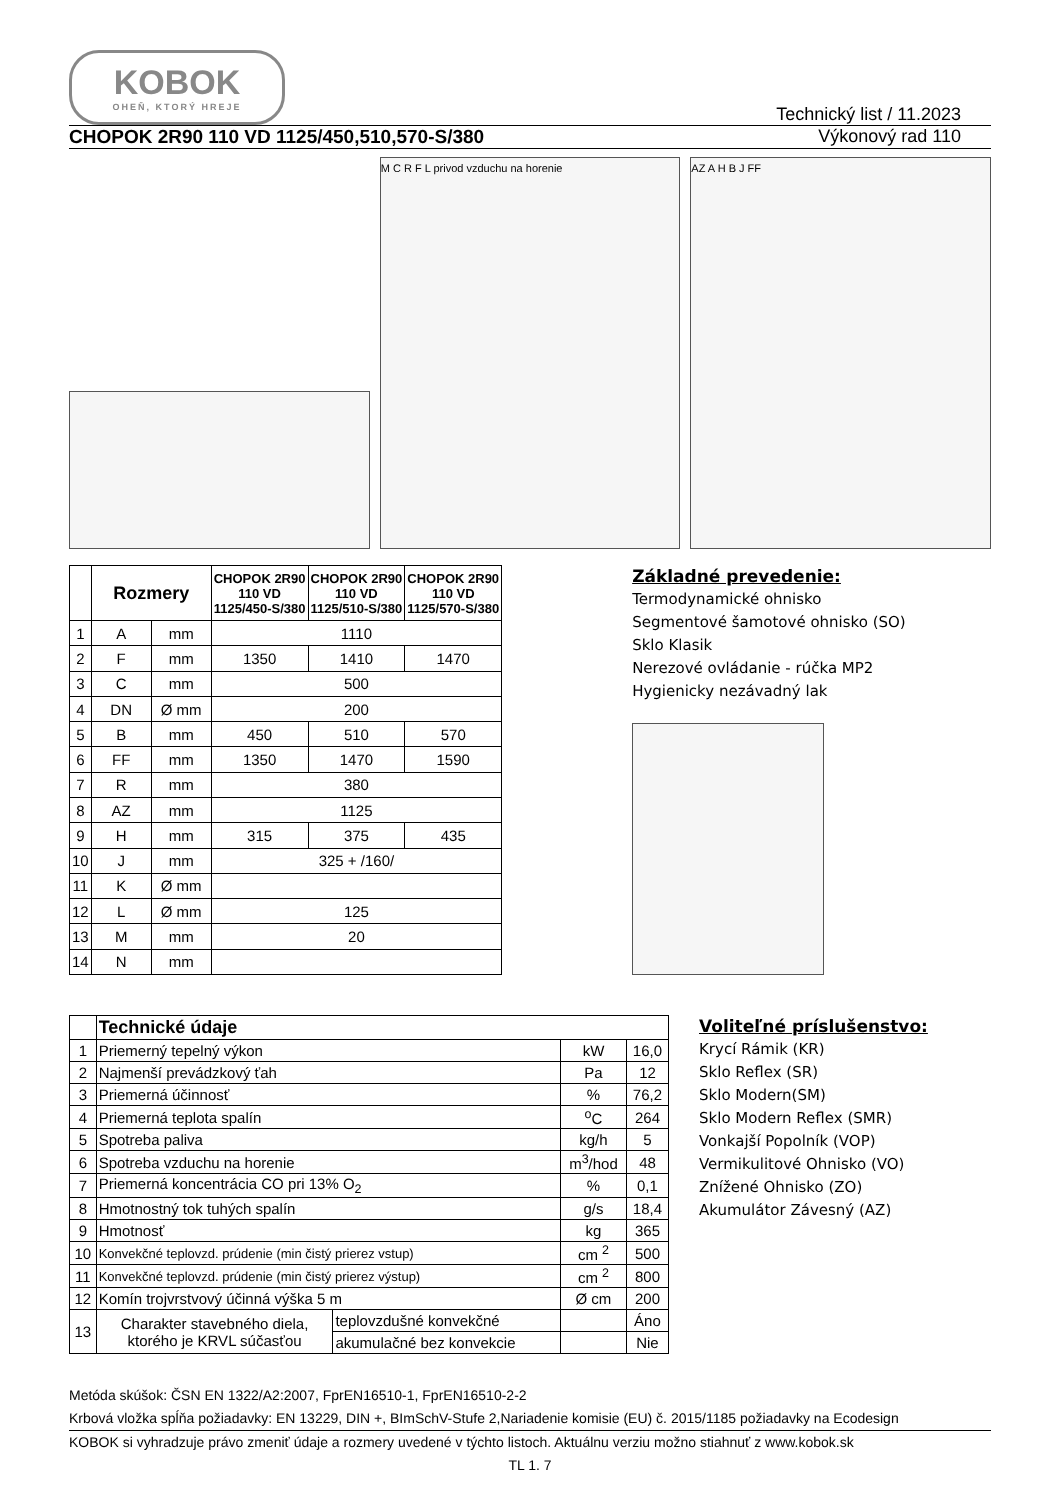KOBOK
OHEŇ, KTORÝ HREJE
Technický list / 11.2023
CHOPOK 2R90 110 VD 1125/450,510,570-S/380 Výkonový rad 110
M C R F L privod vzduchu na horenie
AZ A H B J FF
| | Rozmery | | CHOPOK 2R90 110 VD 1125/450-S/380 | CHOPOK 2R90 110 VD 1125/510-S/380 | CHOPOK 2R90 110 VD 1125/570-S/380 |
| --- | --- | --- | --- | --- | --- |
| 1 | A | mm | 1110 | | |
| 2 | F | mm | 1350 | 1410 | 1470 |
| 3 | C | mm | 500 | | |
| 4 | DN | Ø mm | 200 | | |
| 5 | B | mm | 450 | 510 | 570 |
| 6 | FF | mm | 1350 | 1470 | 1590 |
| 7 | R | mm | 380 | | |
| 8 | AZ | mm | 1125 | | |
| 9 | H | mm | 315 | 375 | 435 |
| 10 | J | mm | 325 + /160/ | | |
| 11 | K | Ø mm | | | |
| 12 | L | Ø mm | 125 | | |
| 13 | M | mm | 20 | | |
| 14 | N | mm | | | |
Základné prevedenie:
Termodynamické ohnisko
Segmentové šamotové ohnisko (SO)
Sklo Klasik
Nerezové ovládanie - rúčka MP2
Hygienicky nezávadný lak
| | Technické údaje | | | |
| 1 | Priemerný tepelný výkon | | kW | 16,0 |
| 2 | Najmenší prevádzkový ťah | | Pa | 12 |
| 3 | Priemerná účinnosť | | % | 76,2 |
| 4 | Priemerná teplota spalín | | <sup>o</sup> C | 264 |
| 5 | Spotreba paliva | | kg/h | 5 |
| 6 | Spotreba vzduchu na horenie | | m<sup>3</sup>/hod | 48 |
| 7 | Priemerná koncentrácia CO pri 13% O<sub>2</sub> | | % | 0,1 |
| 8 | Hmotnostný tok tuhých spalín | | g/s | 18,4 |
| 9 | Hmotnosť | | kg | 365 |
| 10 | Konvekčné teplovzd. prúdenie (min čistý prierez vstup) | | cm <sup>2</sup> | 500 |
| 11 | Konvekčné teplovzd. prúdenie (min čistý prierez výstup) | | cm <sup>2</sup> | 800 |
| 12 | Komín trojvrstvový účinná výška 5 m | | Ø cm | 200 |
| 13 | Charakter stavebného diela, ktorého je KRVL súčasťou | teplovzdušné konvekčné | | Áno |
| | | akumulačné bez konvekcie | | Nie |
Voliteľné príslušenstvo:
Krycí Rámik (KR)
Sklo Reflex (SR)
Sklo Modern(SM)
Sklo Modern Reflex (SMR)
Vonkajší Popolník (VOP)
Vermikulitové Ohnisko (VO)
Znížené Ohnisko (ZO)
Akumulátor Závesný (AZ)
Metóda skúšok: ČSN EN 1322/A2:2007, FprEN16510-1, FprEN16510-2-2
Krbová vložka spĺňa požiadavky: EN 13229, DIN +, BImSchV-Stufe 2,Nariadenie komisie (EU) č. 2015/1185 požiadavky na Ecodesign
KOBOK si vyhradzuje právo zmeniť údaje a rozmery uvedené v týchto listoch. Aktuálnu verziu možno stiahnuť z www.kobok.sk
TL 1. 7